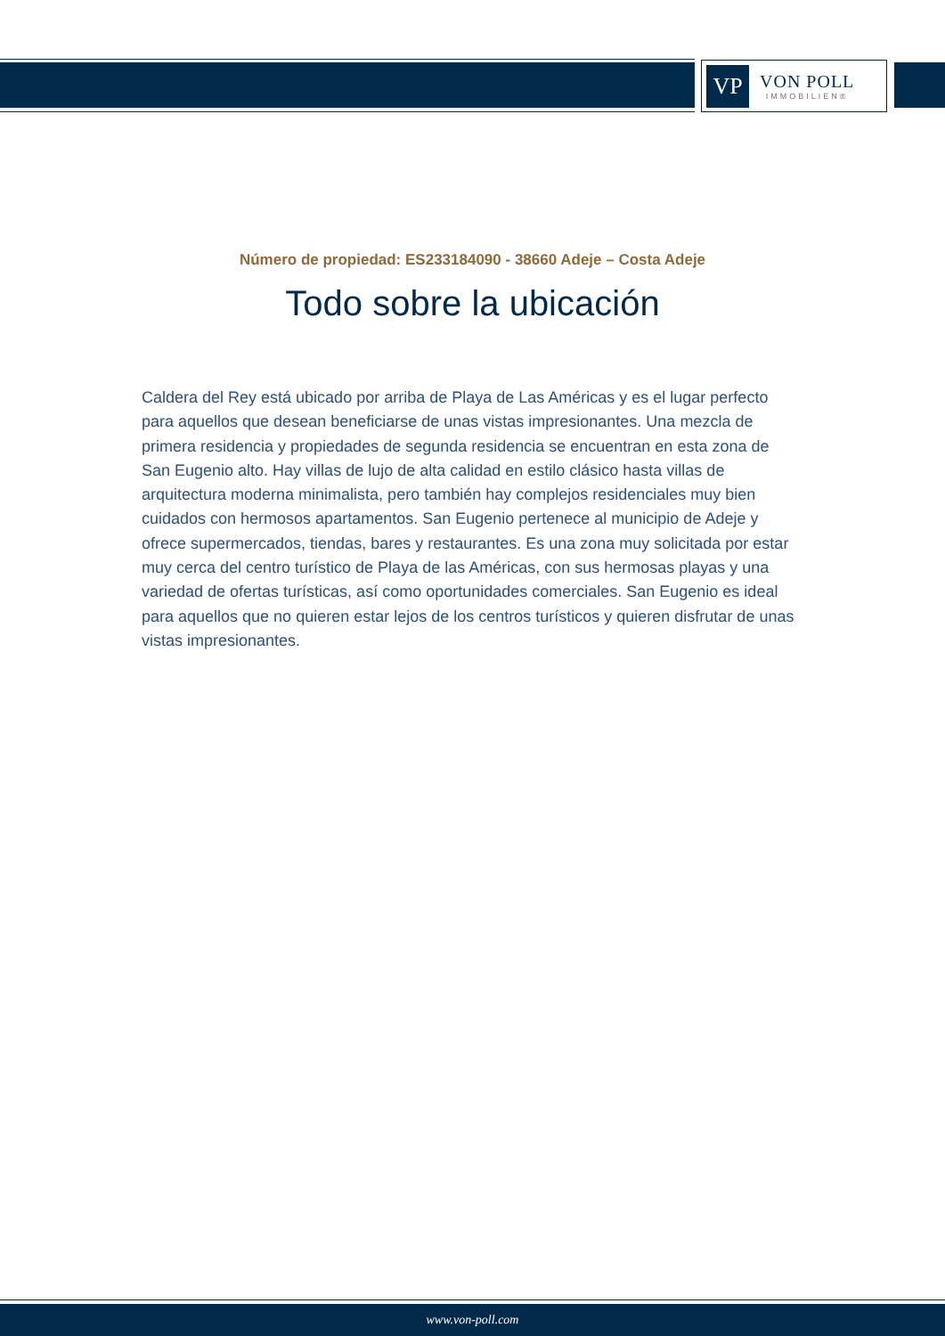VP
VON POLL
IMMOBILIEN®
Número de propiedad: ES233184090 - 38660 Adeje – Costa Adeje
Todo sobre la ubicación
Caldera del Rey está ubicado por arriba de Playa de Las Américas y es el lugar perfecto para aquellos que desean beneficiarse de unas vistas impresionantes. Una mezcla de primera residencia y propiedades de segunda residencia se encuentran en esta zona de San Eugenio alto. Hay villas de lujo de alta calidad en estilo clásico hasta villas de arquitectura moderna minimalista, pero también hay complejos residenciales muy bien cuidados con hermosos apartamentos. San Eugenio pertenece al municipio de Adeje y ofrece supermercados, tiendas, bares y restaurantes. Es una zona muy solicitada por estar muy cerca del centro turístico de Playa de las Américas, con sus hermosas playas y una variedad de ofertas turísticas, así como oportunidades comerciales. San Eugenio es ideal para aquellos que no quieren estar lejos de los centros turísticos y quieren disfrutar de unas vistas impresionantes.
www.von-poll.com